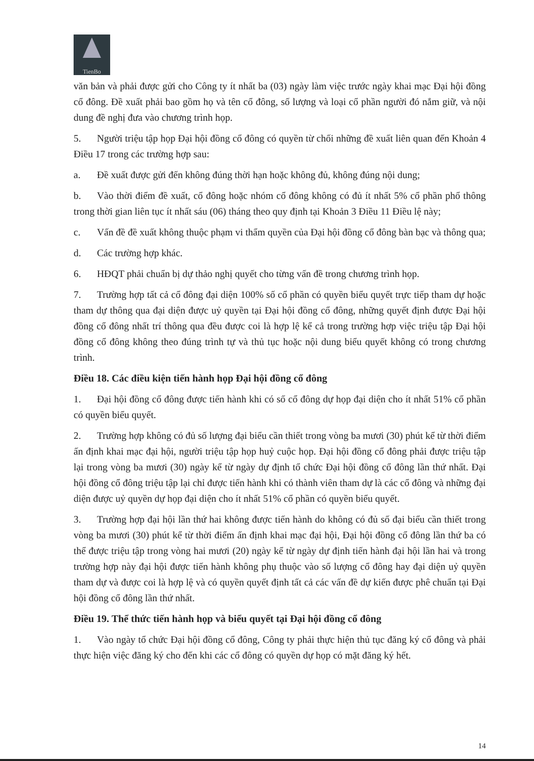TienBo
văn bản và phải được gửi cho Công ty ít nhất ba (03) ngày làm việc trước ngày khai mạc Đại hội đồng cổ đông. Đề xuất phải bao gồm họ và tên cổ đông, số lượng và loại cổ phần người đó nắm giữ, và nội dung đề nghị đưa vào chương trình họp.
5. Người triệu tập họp Đại hội đồng cổ đông có quyền từ chối những đề xuất liên quan đến Khoản 4 Điều 17 trong các trường hợp sau:
a. Đề xuất được gửi đến không đúng thời hạn hoặc không đủ, không đúng nội dung;
b. Vào thời điểm đề xuất, cổ đông hoặc nhóm cổ đông không có đủ ít nhất 5% cổ phần phổ thông trong thời gian liên tục ít nhất sáu (06) tháng theo quy định tại Khoản 3 Điều 11 Điều lệ này;
c. Vấn đề đề xuất không thuộc phạm vi thẩm quyền của Đại hội đồng cổ đông bàn bạc và thông qua;
d. Các trường hợp khác.
6. HĐQT phải chuẩn bị dự thảo nghị quyết cho từng vấn đề trong chương trình họp.
7. Trường hợp tất cả cổ đông đại diện 100% số cổ phần có quyền biểu quyết trực tiếp tham dự hoặc tham dự thông qua đại diện được uỷ quyền tại Đại hội đồng cổ đông, những quyết định được Đại hội đồng cổ đông nhất trí thông qua đều được coi là hợp lệ kể cả trong trường hợp việc triệu tập Đại hội đồng cổ đông không theo đúng trình tự và thủ tục hoặc nội dung biểu quyết không có trong chương trình.
Điều 18. Các điều kiện tiến hành họp Đại hội đồng cổ đông
1. Đại hội đồng cổ đông được tiến hành khi có số cổ đông dự họp đại diện cho ít nhất 51% cổ phần có quyền biểu quyết.
2. Trường hợp không có đủ số lượng đại biểu cần thiết trong vòng ba mươi (30) phút kể từ thời điểm ấn định khai mạc đại hội, người triệu tập họp huỷ cuộc họp. Đại hội đồng cổ đông phải được triệu tập lại trong vòng ba mươi (30) ngày kể từ ngày dự định tổ chức Đại hội đồng cổ đông lần thứ nhất. Đại hội đồng cổ đông triệu tập lại chỉ được tiến hành khi có thành viên tham dự là các cổ đông và những đại diện được uỷ quyền dự họp đại diện cho ít nhất 51% cổ phần có quyền biểu quyết.
3. Trường hợp đại hội lần thứ hai không được tiến hành do không có đủ số đại biểu cần thiết trong vòng ba mươi (30) phút kể từ thời điểm ấn định khai mạc đại hội, Đại hội đồng cổ đông lần thứ ba có thể được triệu tập trong vòng hai mươi (20) ngày kể từ ngày dự định tiến hành đại hội lần hai và trong trường hợp này đại hội được tiến hành không phụ thuộc vào số lượng cổ đông hay đại diện uỷ quyền tham dự và được coi là hợp lệ và có quyền quyết định tất cả các vấn đề dự kiến được phê chuẩn tại Đại hội đồng cổ đông lần thứ nhất.
Điều 19. Thể thức tiến hành họp và biểu quyết tại Đại hội đồng cổ đông
1. Vào ngày tổ chức Đại hội đồng cổ đông, Công ty phải thực hiện thủ tục đăng ký cổ đông và phải thực hiện việc đăng ký cho đến khi các cổ đông có quyền dự họp có mặt đăng ký hết.
14